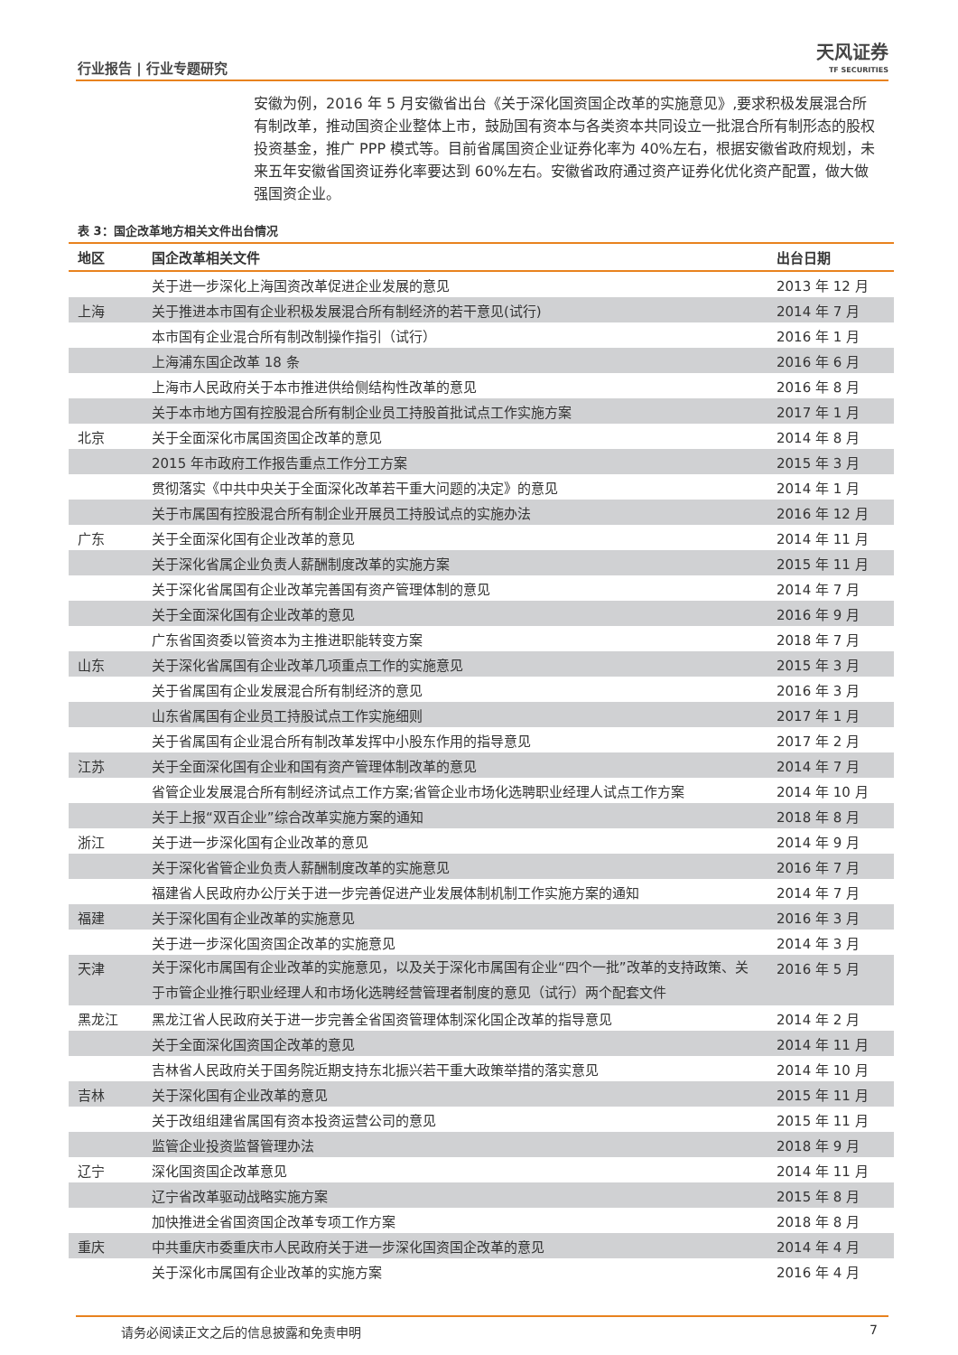行业报告 | 行业专题研究
天风证券
TF SECURITIES
安徽为例，2016 年 5 月安徽省出台《关于深化国资国企改革的实施意见》,要求积极发展混合所有制改革，推动国资企业整体上市，鼓励国有资本与各类资本共同设立一批混合所有制形态的股权投资基金，推广 PPP 模式等。目前省属国资企业证券化率为 40%左右，根据安徽省政府规划，未来五年安徽省国资证券化率要达到 60%左右。安徽省政府通过资产证券化优化资产配置，做大做强国资企业。
表 3：国企改革地方相关文件出台情况
| 地区 | 国企改革相关文件 | 出台日期 |
| --- | --- | --- |
| | 关于进一步深化上海国资改革促进企业发展的意见 | 2013 年 12 月 |
| 上海 | 关于推进本市国有企业积极发展混合所有制经济的若干意见(试行) | 2014 年 7 月 |
| | 本市国有企业混合所有制改制操作指引（试行） | 2016 年 1 月 |
| | 上海浦东国企改革 18 条 | 2016 年 6 月 |
| | 上海市人民政府关于本市推进供给侧结构性改革的意见 | 2016 年 8 月 |
| | 关于本市地方国有控股混合所有制企业员工持股首批试点工作实施方案 | 2017 年 1 月 |
| 北京 | 关于全面深化市属国资国企改革的意见 | 2014 年 8 月 |
| | 2015 年市政府工作报告重点工作分工方案 | 2015 年 3 月 |
| | 贯彻落实《中共中央关于全面深化改革若干重大问题的决定》的意见 | 2014 年 1 月 |
| | 关于市属国有控股混合所有制企业开展员工持股试点的实施办法 | 2016 年 12 月 |
| 广东 | 关于全面深化国有企业改革的意见 | 2014 年 11 月 |
| | 关于深化省属企业负责人薪酬制度改革的实施方案 | 2015 年 11 月 |
| | 关于深化省属国有企业改革完善国有资产管理体制的意见 | 2014 年 7 月 |
| | 关于全面深化国有企业改革的意见 | 2016 年 9 月 |
| | 广东省国资委以管资本为主推进职能转变方案 | 2018 年 7 月 |
| 山东 | 关于深化省属国有企业改革几项重点工作的实施意见 | 2015 年 3 月 |
| | 关于省属国有企业发展混合所有制经济的意见 | 2016 年 3 月 |
| | 山东省属国有企业员工持股试点工作实施细则 | 2017 年 1 月 |
| | 关于省属国有企业混合所有制改革发挥中小股东作用的指导意见 | 2017 年 2 月 |
| 江苏 | 关于全面深化国有企业和国有资产管理体制改革的意见 | 2014 年 7 月 |
| | 省管企业发展混合所有制经济试点工作方案;省管企业市场化选聘职业经理人试点工作方案 | 2014 年 10 月 |
| | 关于上报“双百企业”综合改革实施方案的通知 | 2018 年 8 月 |
| 浙江 | 关于进一步深化国有企业改革的意见 | 2014 年 9 月 |
| | 关于深化省管企业负责人薪酬制度改革的实施意见 | 2016 年 7 月 |
| | 福建省人民政府办公厅关于进一步完善促进产业发展体制机制工作实施方案的通知 | 2014 年 7 月 |
| 福建 | 关于深化国有企业改革的实施意见 | 2016 年 3 月 |
| | 关于进一步深化国资国企改革的实施意见 | 2014 年 3 月 |
| 天津 | 关于深化市属国有企业改革的实施意见，以及关于深化市属国有企业“四个一批”改革的支持政策、关于市管企业推行职业经理人和市场化选聘经营管理者制度的意见（试行）两个配套文件 | 2016 年 5 月 |
| 黑龙江 | 黑龙江省人民政府关于进一步完善全省国资管理体制深化国企改革的指导意见 | 2014 年 2 月 |
| | 关于全面深化国资国企改革的意见 | 2014 年 11 月 |
| | 吉林省人民政府关于国务院近期支持东北振兴若干重大政策举措的落实意见 | 2014 年 10 月 |
| 吉林 | 关于深化国有企业改革的意见 | 2015 年 11 月 |
| | 关于改组组建省属国有资本投资运营公司的意见 | 2015 年 11 月 |
| | 监管企业投资监督管理办法 | 2018 年 9 月 |
| 辽宁 | 深化国资国企改革意见 | 2014 年 11 月 |
| | 辽宁省改革驱动战略实施方案 | 2015 年 8 月 |
| | 加快推进全省国资国企改革专项工作方案 | 2018 年 8 月 |
| 重庆 | 中共重庆市委重庆市人民政府关于进一步深化国资国企改革的意见 | 2014 年 4 月 |
| | 关于深化市属国有企业改革的实施方案 | 2016 年 4 月 |
请务必阅读正文之后的信息披露和免责申明 7